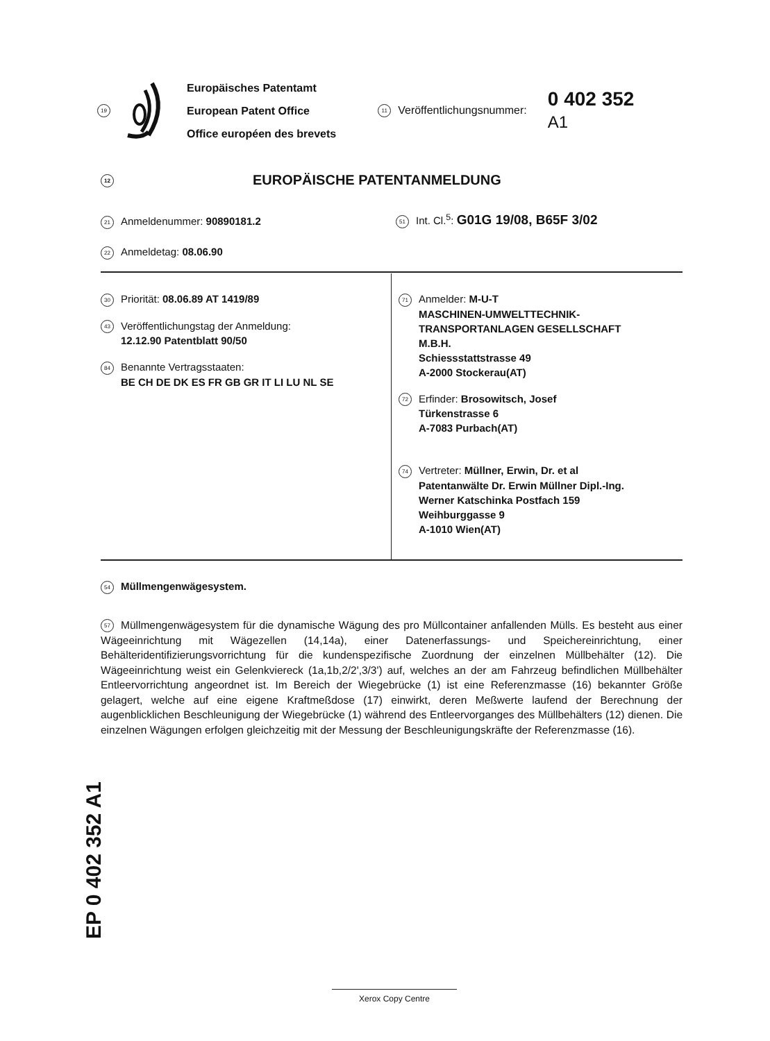19
Europäisches Patentamt
European Patent Office
Office européen des brevets
11 Veröffentlichungsnummer:
0 402 352
A1
12 EUROPÄISCHE PATENTANMELDUNG
21 Anmeldenummer: 90890181.2
51 Int. Cl.<sup>5</sup>: G01G 19/08, B65F 3/02
22 Anmeldetag: 08.06.90
30 Priorität: 08.06.89 AT 1419/89
43 Veröffentlichungstag der Anmeldung:
12.12.90 Patentblatt 90/50
84 Benannte Vertragsstaaten:
BE CH DE DK ES FR GB GR IT LI LU NL SE
71 Anmelder: M-U-T
MASCHINEN-UMWELTTECHNIK-
TRANSPORTANLAGEN GESELLSCHAFT
M.B.H.
Schiessstattstrasse 49
A-2000 Stockerau(AT)
72 Erfinder: Brosowitsch, Josef
Türkenstrasse 6
A-7083 Purbach(AT)
74 Vertreter: Müllner, Erwin, Dr. et al
Patentanwälte Dr. Erwin Müllner Dipl.-Ing.
Werner Katschinka Postfach 159
Weihburggasse 9
A-1010 Wien(AT)
54 Müllmengenwägesystem.
57 Müllmengenwägesystem für die dynamische Wägung des pro Müllcontainer anfallenden Mülls. Es besteht aus einer Wägeeinrichtung mit Wägezellen (14,14a), einer Datenerfassungs- und Speichereinrichtung, einer Behälteridentifizierungsvorrichtung für die kundenspezifische Zuordnung der einzelnen Müllbehälter (12). Die Wägeeinrichtung weist ein Gelenkviereck (1a,1b,2/2',3/3') auf, welches an der am Fahrzeug befindlichen Müllbehälter Entleervorrichtung angeordnet ist. Im Bereich der Wiegebrücke (1) ist eine Referenzmasse (16) bekannter Größe gelagert, welche auf eine eigene Kraftmeßdose (17) einwirkt, deren Meßwerte laufend der Berechnung der augenblicklichen Beschleunigung der Wiegebrücke (1) während des Entleervorganges des Müllbehälters (12) dienen. Die einzelnen Wägungen erfolgen gleichzeitig mit der Messung der Beschleunigungskräfte der Referenzmasse (16).
EP 0 402 352 A1
Xerox Copy Centre